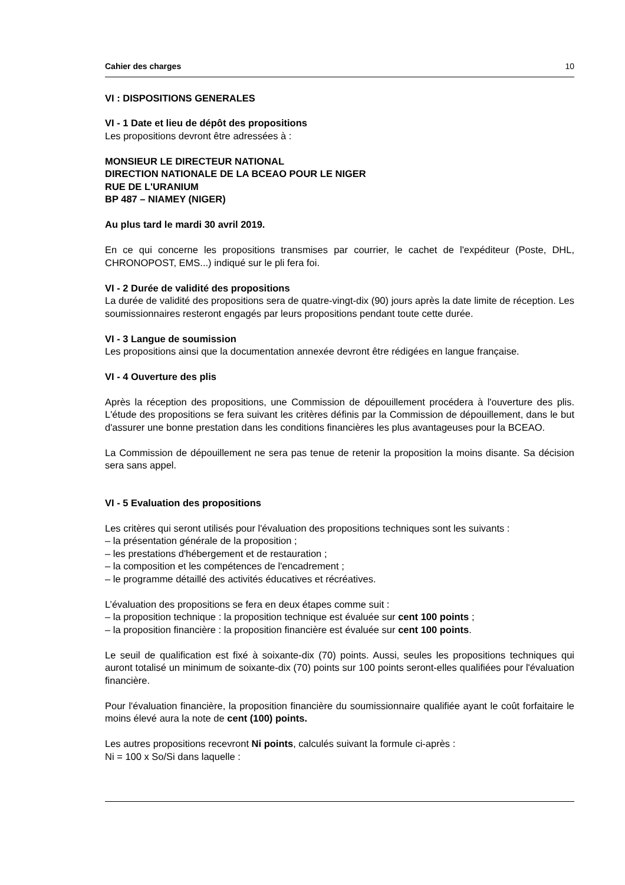Cahier des charges 10
VI : DISPOSITIONS GENERALES
VI - 1 Date et lieu de dépôt des propositions
Les propositions devront être adressées à :
MONSIEUR LE DIRECTEUR NATIONAL
DIRECTION NATIONALE DE LA BCEAO POUR LE NIGER
RUE DE L'URANIUM
BP 487 – NIAMEY (NIGER)
Au plus tard le mardi 30 avril 2019.
En ce qui concerne les propositions transmises par courrier, le cachet de l'expéditeur (Poste, DHL, CHRONOPOST, EMS...) indiqué sur le pli fera foi.
VI - 2 Durée de validité des propositions
La durée de validité des propositions sera de quatre-vingt-dix (90) jours après la date limite de réception. Les soumissionnaires resteront engagés par leurs propositions pendant toute cette durée.
VI - 3 Langue de soumission
Les propositions ainsi que la documentation annexée devront être rédigées en langue française.
VI - 4 Ouverture des plis
Après la réception des propositions, une Commission de dépouillement procédera à l'ouverture des plis. L'étude des propositions se fera suivant les critères définis par la Commission de dépouillement, dans le but d'assurer une bonne prestation dans les conditions financières les plus avantageuses pour la BCEAO.
La Commission de dépouillement ne sera pas tenue de retenir la proposition la moins disante. Sa décision sera sans appel.
VI - 5 Evaluation des propositions
Les critères qui seront utilisés pour l'évaluation des propositions techniques sont les suivants :
– la présentation générale de la proposition ;
– les prestations d'hébergement et de restauration ;
– la composition et les compétences de l'encadrement ;
– le programme détaillé des activités éducatives et récréatives.
L’évaluation des propositions se fera en deux étapes comme suit :
– la proposition technique : la proposition technique est évaluée sur cent 100 points ;
– la proposition financière : la proposition financière est évaluée sur cent 100 points.
Le seuil de qualification est fixé à soixante-dix (70) points. Aussi, seules les propositions techniques qui auront totalisé un minimum de soixante-dix (70) points sur 100 points seront-elles qualifiées pour l'évaluation financière.
Pour l'évaluation financière, la proposition financière du soumissionnaire qualifiée ayant le coût forfaitaire le moins élevé aura la note de cent (100) points.
Les autres propositions recevront Ni points, calculés suivant la formule ci-après :
Ni = 100 x So/Si dans laquelle :